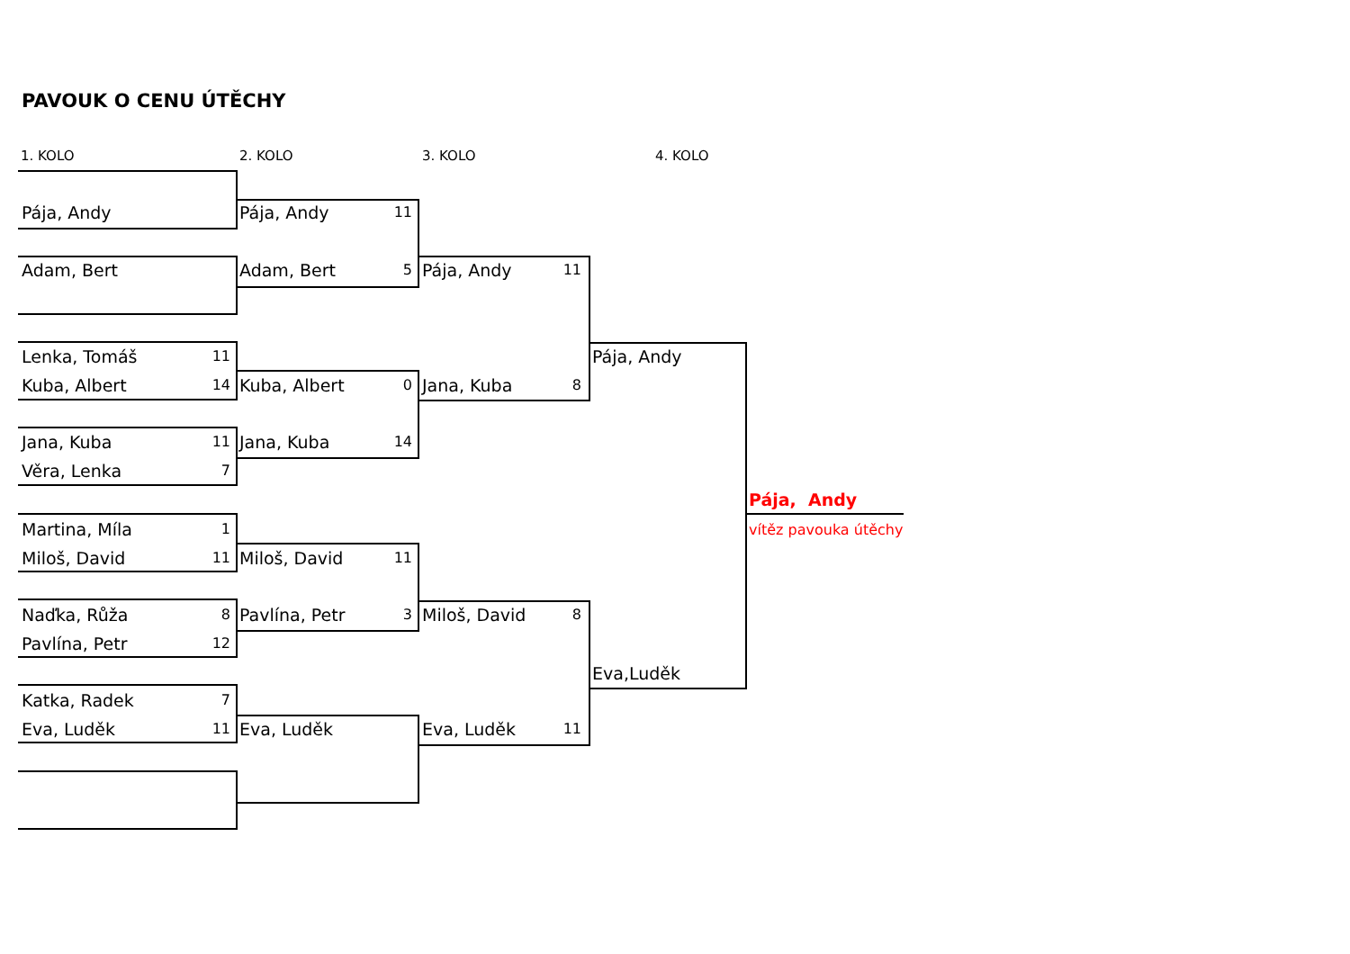PAVOUK O CENU ÚTĚCHY
1. KOLO 2. KOLO 3. KOLO 4. KOLO
Pája, Andy
Adam, Bert
Lenka, Tomáš 11
Kuba, Albert 14
Jana, Kuba 11
Věra, Lenka 7
Martina, Míla 1
Miloš, David 11
Naďka, Růža 8
Pavlína, Petr 12
Katka, Radek 7
Eva, Luděk 11
Pája, Andy 11
Adam, Bert 5
Kuba, Albert 0
Jana, Kuba 14
Miloš, David 11
Pavlína, Petr 3
Eva, Luděk
Pája, Andy 11
Jana, Kuba 8
Miloš, David 8
Eva, Luděk 11
Pája, Andy
Eva,Luděk
Pája, Andy
vítěz pavouka útěchy